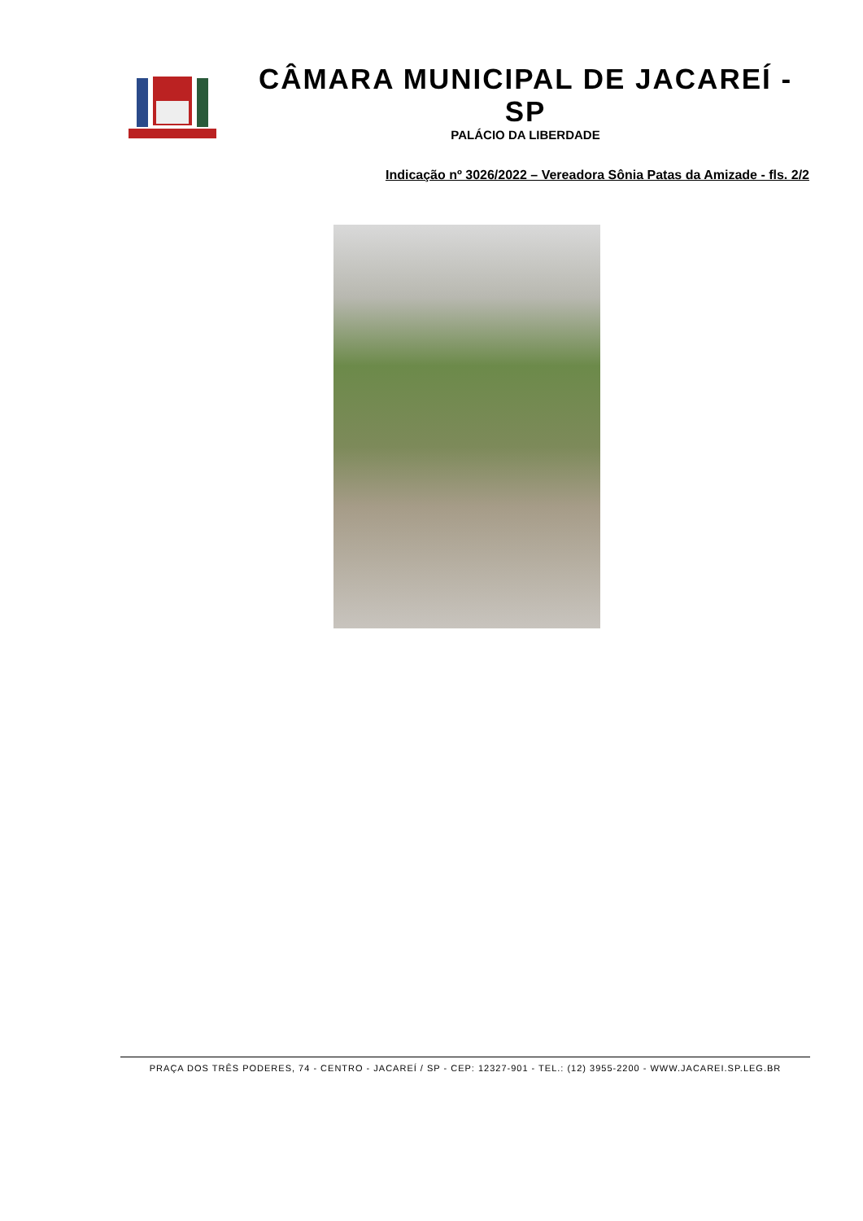CÂMARA MUNICIPAL DE JACAREÍ - SP
PALÁCIO DA LIBERDADE
Indicação nº 3026/2022 – Vereadora Sônia Patas da Amizade - fls. 2/2
PRAÇA DOS TRÊS PODERES, 74 - CENTRO - JACAREÍ / SP - CEP: 12327-901 - TEL.: (12) 3955-2200 - WWW.JACAREI.SP.LEG.BR